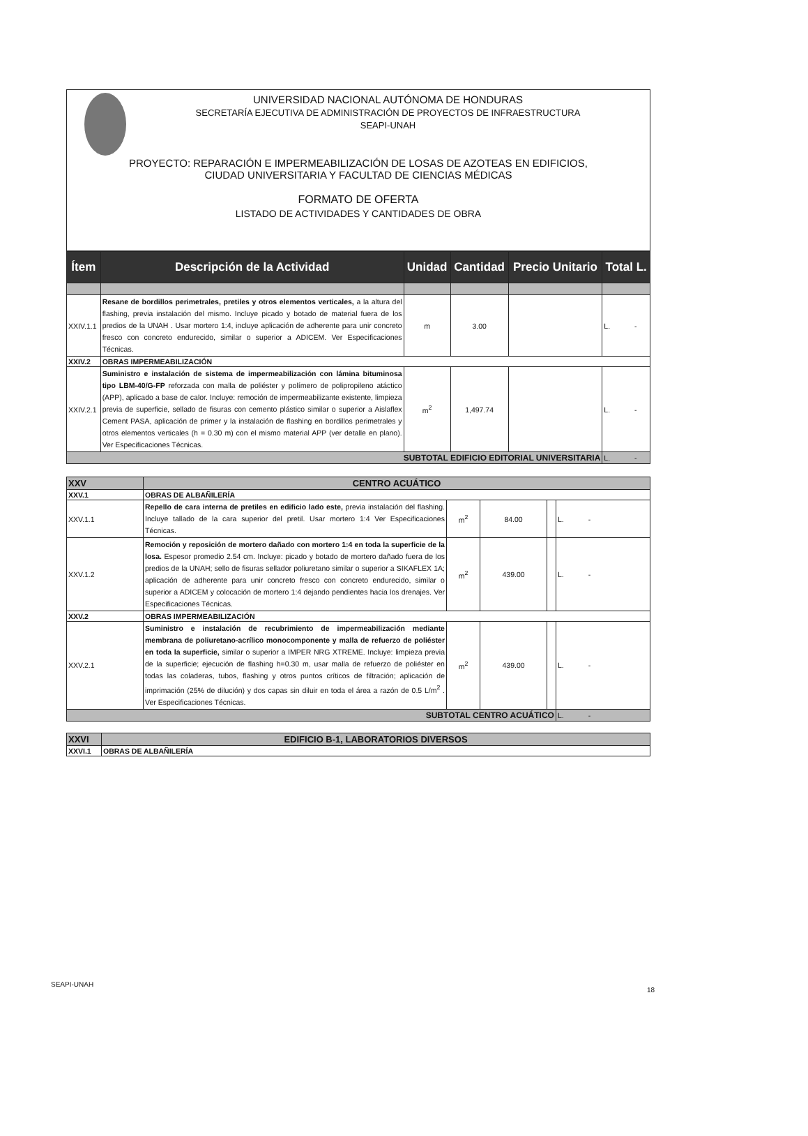UNIVERSIDAD NACIONAL AUTÓNOMA DE HONDURAS
SECRETARÍA EJECUTIVA DE ADMINISTRACIÓN DE PROYECTOS DE INFRAESTRUCTURA
SEAPI-UNAH
PROYECTO: REPARACIÓN E IMPERMEABILIZACIÓN DE LOSAS DE AZOTEAS EN EDIFICIOS,
CIUDAD UNIVERSITARIA Y FACULTAD DE CIENCIAS MÉDICAS
FORMATO DE OFERTA
LISTADO DE ACTIVIDADES Y CANTIDADES DE OBRA
| Ítem | Descripción de la Actividad | Unidad | Cantidad | Precio Unitario | Total L. |
| --- | --- | --- | --- | --- | --- |
| XXIV.1.1 | Resane de bordillos perimetrales, pretiles y otros elementos verticales, a la altura del flashing, previa instalación del mismo. Incluye picado y botado de material fuera de los predios de la UNAH . Usar mortero 1:4, incluye aplicación de adherente para unir concreto fresco con concreto endurecido, similar o superior a ADICEM. Ver Especificaciones Técnicas. | m | 3.00 | | L. - |
| XXIV.2 | OBRAS IMPERMEABILIZACIÓN | | | | |
| XXIV.2.1 | Suministro e instalación de sistema de impermeabilización con lámina bituminosa tipo LBM-40/G-FP reforzada con malla de poliéster y polímero de polipropileno atáctico (APP), aplicado a base de calor. Incluye: remoción de impermeabilizante existente, limpieza previa de superficie, sellado de fisuras con cemento plástico similar o superior a Aislaflex Cement PASA, aplicación de primer y la instalación de flashing en bordillos perimetrales y otros elementos verticales (h = 0.30 m) con el mismo material APP (ver detalle en plano). Ver Especificaciones Técnicas. | m<sup>2</sup> | 1,497.74 | | L. - |
| SUBTOTAL EDIFICIO EDITORIAL UNIVERSITARIA | | | | | L. - |
| XXV | CENTRO ACUÁTICO | | | | |
| XXV.1 | OBRAS DE ALBAÑILERÍA | | | | |
| XXV.1.1 | Repello de cara interna de pretiles en edificio lado este, previa instalación del flashing. Incluye tallado de la cara superior del pretil. Usar mortero 1:4 Ver Especificaciones Técnicas. | m<sup>2</sup> | 84.00 | | L. - |
| XXV.1.2 | Remoción y reposición de mortero dañado con mortero 1:4 en toda la superficie de la losa. Espesor promedio 2.54 cm. Incluye: picado y botado de mortero dañado fuera de los predios de la UNAH; sello de fisuras sellador poliuretano similar o superior a SIKAFLEX 1A; aplicación de adherente para unir concreto fresco con concreto endurecido, similar o superior a ADICEM y colocación de mortero 1:4 dejando pendientes hacia los drenajes. Ver Especificaciones Técnicas. | m<sup>2</sup> | 439.00 | | L. - |
| XXV.2 | OBRAS IMPERMEABILIZACIÓN | | | | |
| XXV.2.1 | Suministro e instalación de recubrimiento de impermeabilización mediante membrana de poliuretano-acrílico monocomponente y malla de refuerzo de poliéster en toda la superficie, similar o superior a IMPER NRG XTREME. Incluye: limpieza previa de la superficie; ejecución de flashing h=0.30 m, usar malla de refuerzo de poliéster en todas las coladeras, tubos, flashing y otros puntos críticos de filtración; aplicación de imprimación (25% de dilución) y dos capas sin diluir en toda el área a razón de 0.5 L/m<sup>2</sup> . Ver Especificaciones Técnicas. | m<sup>2</sup> | 439.00 | | L. - |
| SUBTOTAL CENTRO ACUÁTICO | | | | | L. - |
| XXVI | EDIFICIO B-1, LABORATORIOS DIVERSOS |
| XXVI.1 | OBRAS DE ALBAÑILERÍA |
SEAPI-UNAH
18